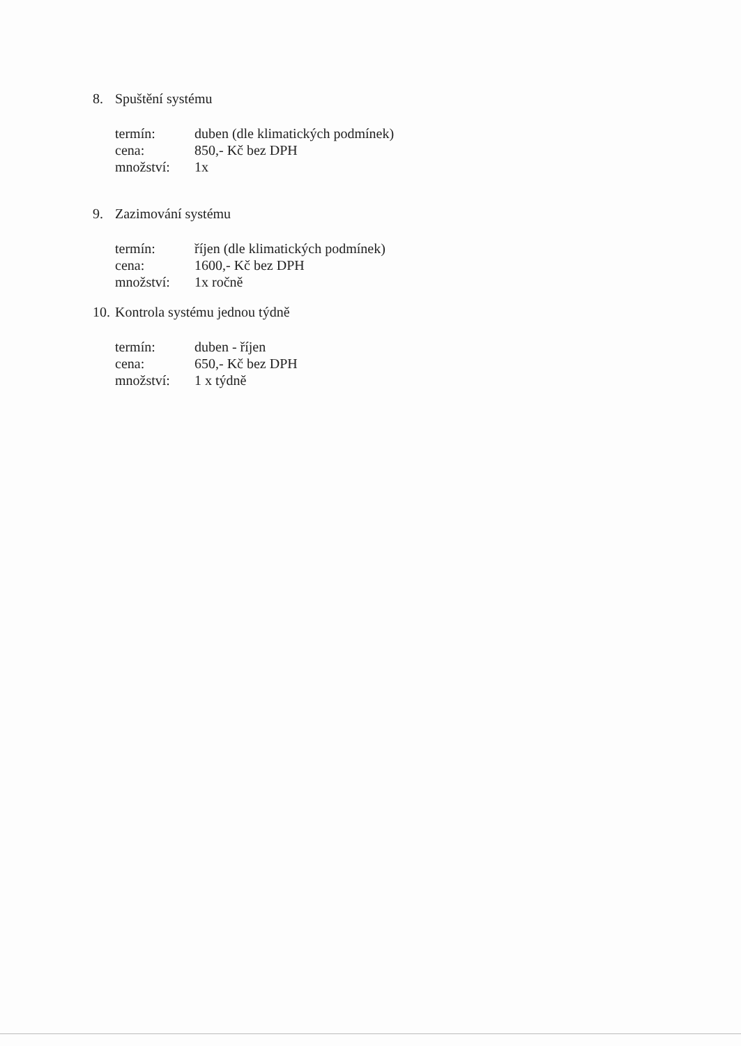8. Spuštění systému
| termín: | duben (dle klimatických podmínek) |
| cena: | 850,- Kč bez DPH |
| množství: | 1x |
9. Zazimování systému
| termín: | říjen (dle klimatických podmínek) |
| cena: | 1600,- Kč bez DPH |
| množství: | 1x ročně |
10. Kontrola systému jednou týdně
| termín: | duben - říjen |
| cena: | 650,- Kč bez DPH |
| množství: | 1 x týdně |